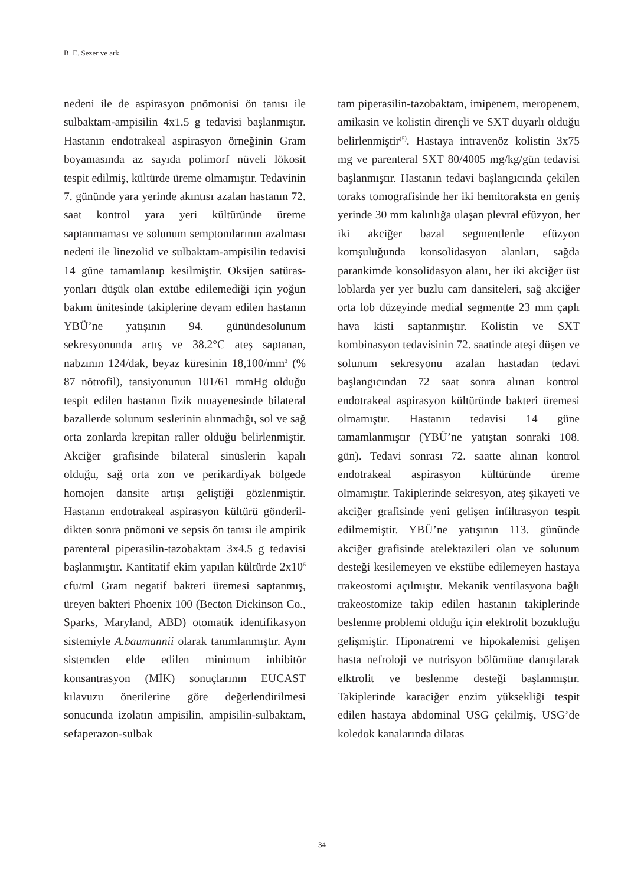B. E. Sezer ve ark.
nedeni ile de aspirasyon pnömonisi ön tanı­sı ile sulbaktam-ampisilin 4x1.5 g tedavisi başlanmıştır. Hastanın endotrakeal aspiras­yon örneğinin Gram boyamasında az sayı­da polimorf nüveli lökosit tespit edilmiş, kültürde üreme olmamıştır. Tedavinin 7. gününde yara yerinde akıntısı azalan hasta­nın 72. saat kontrol yara yeri kültüründe üreme saptanmaması ve solunum semp­tomlarının azalması nedeni ile linezolid ve sulbaktam-ampisilin tedavisi 14 güne tamamlanıp kesilmiştir. Oksijen satüras­yonları düşük olan extübe edilemediği için yoğun bakım ünitesinde takiplerine devam edilen hastanın YBÜ’ne yatışının 94. günün­desolunum sekresyonunda artış ve 38.2°C ateş saptanan, nabzının 124/dak, beyaz küresinin 18,100/mm<sup>3</sup> (% 87 nötrofil), tansi­yonunun 101/61 mmHg olduğu tespit edi­len hastanın fizik muayenesinde bilateral bazallerde solunum seslerinin alınmadığı, sol ve sağ orta zonlarda krepitan raller olduğu belirlenmiştir. Akciğer grafisinde bilateral sinüslerin kapalı olduğu, sağ orta zon ve perikardiyak bölgede homojen dan­site artışı geliştiği gözlenmiştir. Hastanın endotrakeal aspirasyon kültürü gönderil­dikten sonra pnömoni ve sepsis ön tanısı ile ampirik parenteral piperasilin-tazobaktam 3x4.5 g tedavisi başlanmıştır. Kantitatif ekim yapılan kültürde 2x10<sup>6</sup> cfu/ml Gram negatif bakteri üremesi saptanmış, üreyen bakteri Phoenix 100 (Becton Dickinson Co., Sparks, Maryland, ABD) otomatik identifikasyon sistemiyle A.baumannii olarak tanımlanmış­tır. Aynı sistemden elde edilen minimum inhibitör konsantrasyon (MİK) sonuçlarının EUCAST kılavuzu önerilerine göre değer­lendirilmesi sonucunda izolatın ampisilin, ampisilin-sulbaktam, sefaperazon-sulbak­
tam piperasilin-tazobaktam, imipenem, meropenem, amikasin ve kolistin dirençli ve SXT duyarlı olduğu belirlenmiştir<sup>(5)</sup>. Hastaya intravenöz kolistin 3x75 mg ve parenteral SXT 80/4005 mg/kg/gün teda­visi başlanmıştır. Hastanın tedavi başlangı­cında çekilen toraks tomografisinde her iki hemitoraksta en geniş yerinde 30 mm kalın­lığa ulaşan plevral efüzyon, her iki akciğer bazal segmentlerde efüzyon komşuluğunda konsolidasyon alanları, sağda parankimde konsolidasyon alanı, her iki akciğer üst lob­larda yer yer buzlu cam dansiteleri, sağ akciğer orta lob düzeyinde medial segment­te 23 mm çaplı hava kisti saptanmıştır. Kolistin ve SXT kombinasyon tedavisinin 72. saatinde ateşi düşen ve solunum sekres­yonu azalan hastadan tedavi başlangıcın­dan 72 saat sonra alınan kontrol endotrake­al aspirasyon kültüründe bakteri üremesi olmamıştır. Hastanın tedavisi 14 güne tamamlanmıştır (YBÜ’ne yatıştan sonraki 108. gün). Tedavi sonrası 72. saatte alınan kontrol endotrakeal aspirasyon kültüründe üreme olmamıştır. Takiplerinde sekresyon, ateş şikayeti ve akciğer grafisinde yeni geli­şen infiltrasyon tespit edilmemiştir. YBÜ’ne yatışının 113. gününde akciğer grafisinde atelektazileri olan ve solunum desteği kesi­lemeyen ve ekstübe edilemeyen hastaya trakeostomi açılmıştır. Mekanik ventilasyo­na bağlı trakeostomize takip edilen hasta­nın takiplerinde beslenme problemi olduğu için elektrolit bozukluğu gelişmiştir. Hiponatremi ve hipokalemisi gelişen hasta nefroloji ve nutrisyon bölümüne danışıla­rak elktrolit ve beslenme desteği başlanmış­tır. Takiplerinde karaciğer enzim yüksekliği tespit edilen hastaya abdominal USG çekil­miş, USG’de koledok kanalarında dilatas­
34